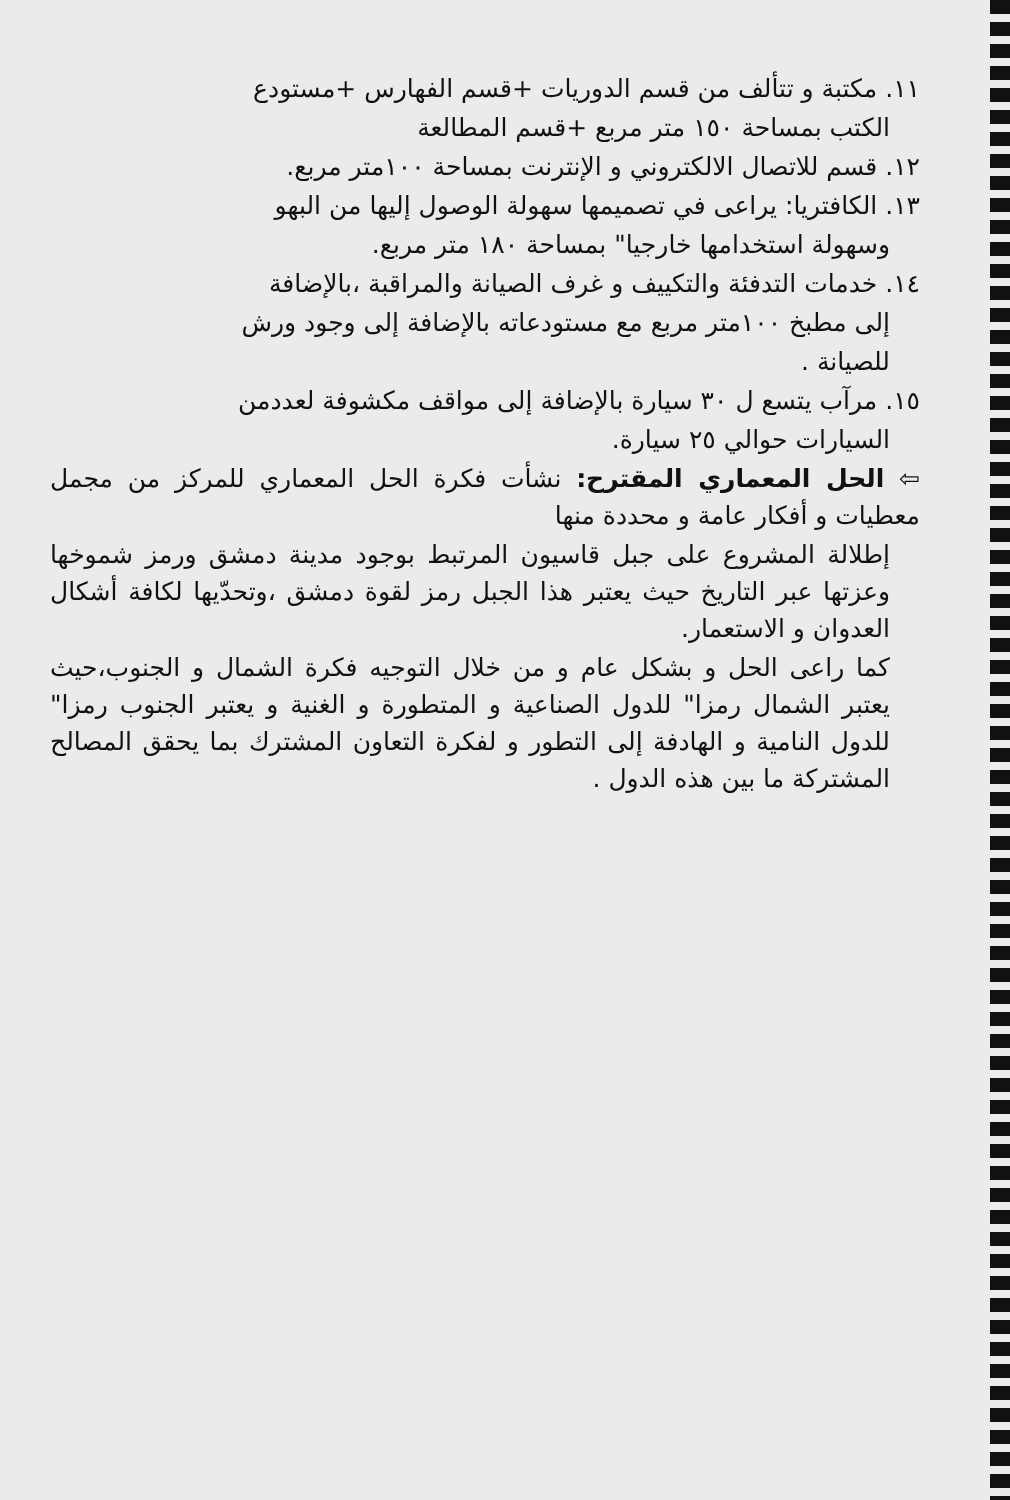١١. مكتبة و تتألف من قسم الدوريات +قسم الفهارس +مستودع
الكتب بمساحة ١٥٠ متر مربع +قسم المطالعة
١٢. قسم للاتصال الالكتروني و الإنترنت بمساحة ١٠٠متر مربع.
١٣. الكافتريا: يراعى في تصميمها سهولة الوصول إليها من البهو
وسهولة استخدامها خارجيا" بمساحة ١٨٠ متر مربع.
١٤. خدمات التدفئة والتكييف و غرف الصيانة والمراقبة ،بالإضافة
إلى مطبخ ١٠٠متر مربع مع مستودعاته بالإضافة إلى وجود ورش
للصيانة .
١٥. مرآب يتسع ل ٣٠ سيارة بالإضافة إلى مواقف مكشوفة لعددمن
السيارات حوالي ٢٥ سيارة.
⇦ الحل المعماري المقترح: نشأت فكرة الحل المعماري للمركز من مجمل معطيات و أفكار عامة و محددة منها
إطلالة المشروع على جبل قاسيون المرتبط بوجود مدينة دمشق ورمز شموخها وعزتها عبر التاريخ حيث يعتبر هذا الجبل رمز لقوة دمشق ،وتحدّيها لكافة أشكال العدوان و الاستعمار.
كما راعى الحل و بشكل عام و من خلال التوجيه فكرة الشمال و الجنوب،حيث يعتبر الشمال رمزا" للدول الصناعية و المتطورة و الغنية و يعتبر الجنوب رمزا" للدول النامية و الهادفة إلى التطور و لفكرة التعاون المشترك بما يحقق المصالح المشتركة ما بين هذه الدول .